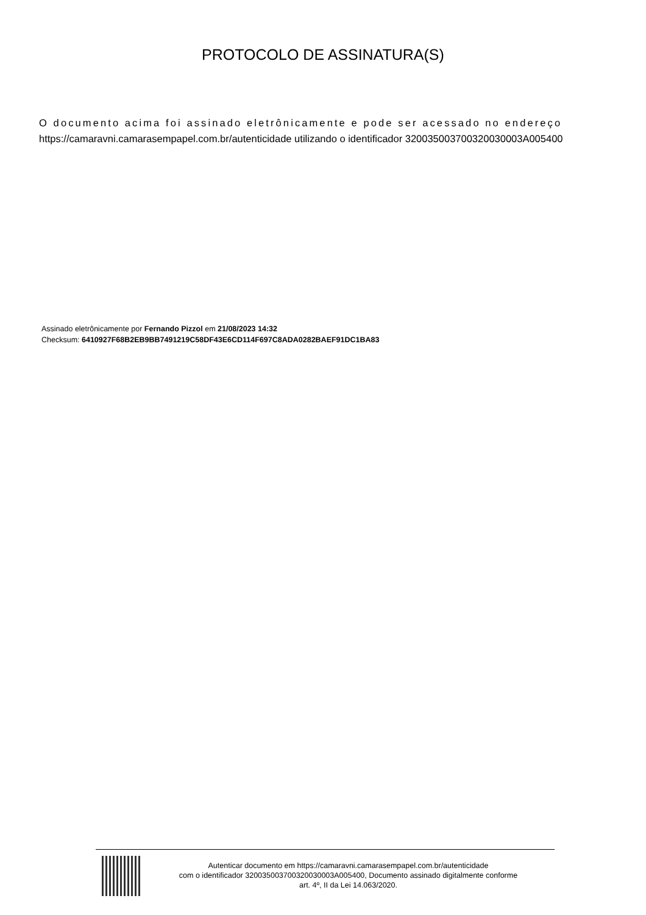PROTOCOLO DE ASSINATURA(S)
O documento acima foi assinado eletrônicamente e pode ser acessado no endereço
https://camaravni.camarasempapel.com.br/autenticidade utilizando o identificador 320035003700320030003A005400
Assinado eletrônicamente por Fernando Pizzol em 21/08/2023 14:32
Checksum: 6410927F68B2EB9BB7491219C58DF43E6CD114F697C8ADA0282BAEF91DC1BA83
Autenticar documento em https://camaravni.camarasempapel.com.br/autenticidade
com o identificador 320035003700320030003A005400, Documento assinado digitalmente conforme
art. 4º, II da Lei 14.063/2020.